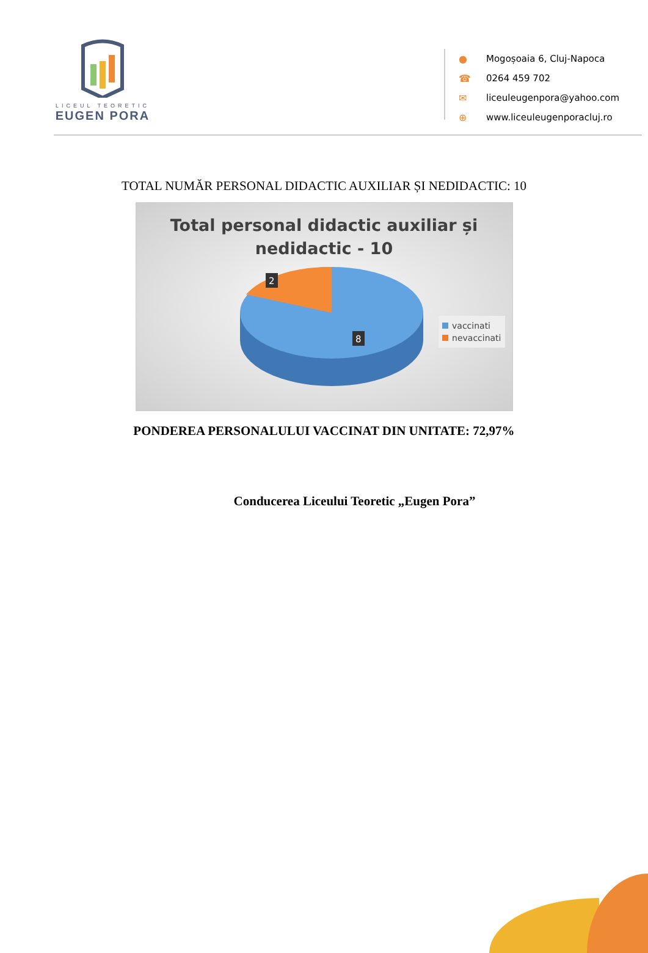LICEUL TEORETIC
EUGEN PORA
● Mogoșoaia 6, Cluj-Napoca
☎ 0264 459 702
✉ liceuleugenpora@yahoo.com
⊕ www.liceuleugenporacluj.ro
TOTAL NUMĂR PERSONAL DIDACTIC AUXILIAR ȘI NEDIDACTIC: 10
Total personal didactic auxiliar și
nedidactic - 10
2
8
vaccinati
nevaccinati
PONDEREA PERSONALULUI VACCINAT DIN UNITATE: 72,97%
Conducerea Liceului Teoretic „Eugen Pora”